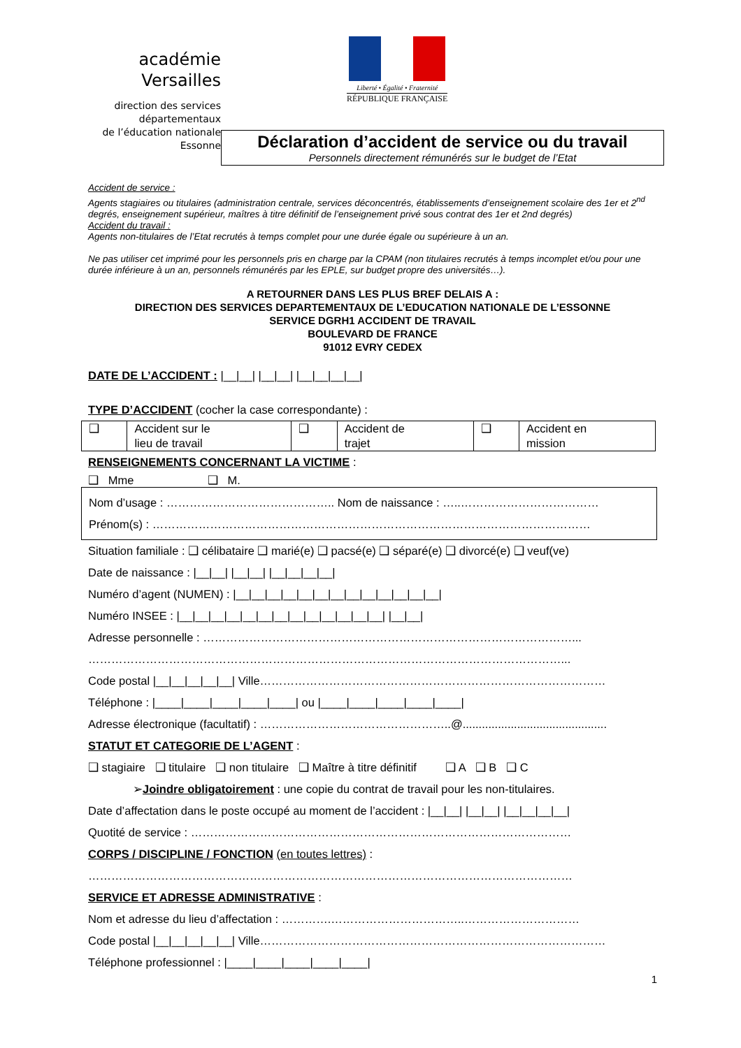académie
Versailles
direction des services
départementaux
de l’éducation nationale
Essonne
Liberté • Égalité • Fraternité
RÉPUBLIQUE FRANÇAISE
Déclaration d’accident de service ou du travail
Personnels directement rémunérés sur le budget de l’Etat
Accident de service :
Agents stagiaires ou titulaires (administration centrale, services déconcentrés, établissements d’enseignement scolaire des 1er et 2<sup>nd</sup> degrés, enseignement supérieur, maîtres à titre définitif de l’enseignement privé sous contrat des 1er et 2nd degrés)
Accident du travail :
Agents non-titulaires de l’Etat recrutés à temps complet pour une durée égale ou supérieure à un an.
Ne pas utiliser cet imprimé pour les personnels pris en charge par la CPAM (non titulaires recrutés à temps incomplet et/ou pour une durée inférieure à un an, personnels rémunérés par les EPLE, sur budget propre des universités…).
A RETOURNER DANS LES PLUS BREF DELAIS A :
DIRECTION DES SERVICES DEPARTEMENTAUX DE L’EDUCATION NATIONALE DE L’ESSONNE
SERVICE DGRH1 ACCIDENT DE TRAVAIL
BOULEVARD DE FRANCE
91012 EVRY CEDEX
DATE DE L’ACCIDENT : |__|__| |__|__| |__|__|__|__|
TYPE D’ACCIDENT (cocher la case correspondante) :
| ❑ | Accident sur le lieu de travail | ❑ | Accident de trajet | ❑ | Accident en mission |
RENSEIGNEMENTS CONCERNANT LA VICTIME :
❑ Mme ❑ M.
Nom d’usage : …………………………………….. Nom de naissance : …..………………………………
Prénom(s) : ……………………………………………………………………………………………………
Situation familiale : ❑ célibataire ❑ marié(e) ❑ pacsé(e) ❑ séparé(e) ❑ divorcé(e) ❑ veuf(ve)
Date de naissance : |__|__| |__|__| |__|__|__|__|
Numéro d’agent (NUMEN) : |__|__|__|__|__|__|__|__|__|__|__|__|__|
Numéro INSEE : |__|__|__|__|__|__|__|__|__|__|__|__|__| |__|__|
Adresse personnelle : ……………………………………………………………………………………...
……………………………………………………………………………………………………………...
Code postal |__|__|__|__|__| Ville………………………………………………………………………………
Téléphone : |____|____|____|____|____| ou |____|____|____|____|____|
Adresse électronique (facultatif) : …………………………………………..@.............................................
STATUT ET CATEGORIE DE L’AGENT :
❑ stagiaire ❑ titulaire ❑ non titulaire ❑ Maître à titre définitif ❑ A ❑ B ❑ C
➢Joindre obligatoirement : une copie du contrat de travail pour les non-titulaires.
Date d’affectation dans le poste occupé au moment de l’accident : |__|__| |__|__| |__|__|__|__|
Quotité de service : ………………………………………………………………………………………
CORPS / DISCIPLINE / FONCTION (en toutes lettres) :
………………………………………………………………………………………………………………
SERVICE ET ADRESSE ADMINISTRATIVE :
Nom et adresse du lieu d’affectation : ………….……………………………..…………………………
Code postal |__|__|__|__|__| Ville………………………………………………………………………………
Téléphone professionnel : |____|____|____|____|____|
1